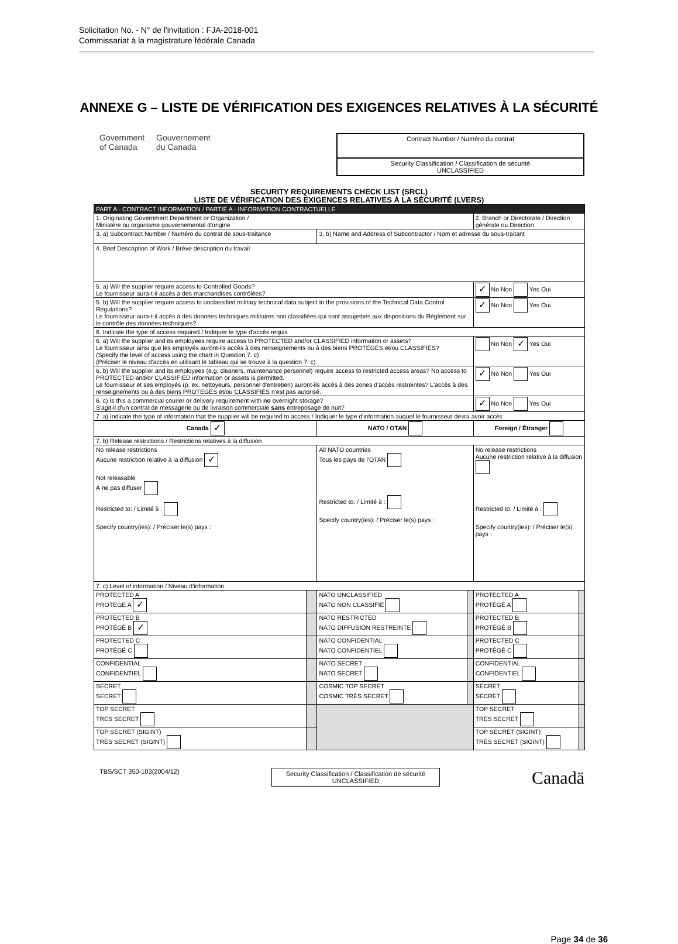Solicitation No. - N° de l'invitation : FJA-2018-001
Commissariat à la magistrature fédérale Canada
ANNEXE G – LISTE DE VÉRIFICATION DES EXIGENCES RELATIVES À LA SÉCURITÉ
Government
of Canada Gouvernement
du Canada
Contract Number / Numéro du contrat
Security Classification / Classification de sécurité
UNCLASSIFIED
SECURITY REQUIREMENTS CHECK LIST (SRCL)
LISTE DE VÉRIFICATION DES EXIGENCES RELATIVES À LA SÉCURITÉ (LVERS)
| PART A - CONTRACT INFORMATION / PARTIE A - INFORMATION CONTRACTUELLE | | | | | |
| 1. Originating Government Department or Organization / Ministère ou organisme gouvernemental d'origine | | | | 2. Branch or Directorate / Direction générale ou Direction | |
| 3. a) Subcontract Number / Numéro du contrat de sous-traitance | | 3. b) Name and Address of Subcontractor / Nom et adresse du sous-traitant | | | |
| 4. Brief Description of Work / Brève description du travail | | | | | |
| 5. a) Will the supplier require access to Controlled Goods? Le fournisseur aura-t-il accès à des marchandises contrôlées? | | | | ✓ No Non Yes Oui | |
| 5. b) Will the supplier require access to unclassified military technical data subject to the provisions of the Technical Data Control Regulations? Le fournisseur aura-t-il accès à des données techniques militaires non classifiées qui sont assujetties aux dispositions du Règlement sur le contrôle des données techniques? | | | | ✓ No Non Yes Oui | |
| 6. Indicate the type of access required / Indiquer le type d'accès requis | | | | | |
| 6. a) Will the supplier and its employees require access to PROTECTED and/or CLASSIFIED information or assets? Le fournisseur ainsi que les employés auront-ils accès à des renseignements ou à des biens PROTÉGÉS et/ou CLASSIFIÉS? (Specify the level of access using the chart in Question 7. c) (Préciser le niveau d'accès en utilisant le tableau qui se trouve à la question 7. c) | | | | No Non ✓ Yes Oui | |
| 6. b) Will the supplier and its employees (e.g. cleaners, maintenance personnel) require access to restricted access areas? No access to PROTECTED and/or CLASSIFIED information or assets is permitted. Le fournisseur et ses employés (p. ex. nettoyeurs, personnel d'entretien) auront-ils accès à des zones d'accès restreintes? L'accès à des renseignements ou à des biens PROTÉGÉS et/ou CLASSIFIÉS n'est pas autorisé. | | | | ✓ No Non Yes Oui | |
| 6. c) Is this a commercial courier or delivery requirement with no overnight storage? S'agit-il d'un contrat de messagerie ou de livraison commerciale sans entreposage de nuit? | | | | ✓ No Non Yes Oui | |
| 7. a) Indicate the type of information that the supplier will be required to access / Indiquer le type d'information auquel le fournisseur devra avoir accès | | | | | |
| Canada ✓ | | NATO / OTAN | | Foreign / Étranger | |
| 7. b) Release restrictions / Restrictions relatives à la diffusion | | | | | |
| No release restrictions Aucune restriction relative à la diffusion ✓ Not releasable À ne pas diffuser Restricted to: / Limité à : Specify country(ies): / Préciser le(s) pays : | | All NATO countries Tous les pays de l'OTAN Restricted to: / Limité à : Specify country(ies): / Préciser le(s) pays : | | No release restrictions Aucune restriction relative à la diffusion Restricted to: / Limité à : Specify country(ies): / Préciser le(s) pays : | |
| 7. c) Level of information / Niveau d'information | | | | | |
| PROTECTED A PROTÉGÉ A ✓ | | NATO UNCLASSIFIED NATO NON CLASSIFIÉ | | PROTECTED A PROTÉGÉ A | |
| PROTECTED B PROTÉGÉ B ✓ | | NATO RESTRICTED NATO DIFFUSION RESTREINTE | | PROTECTED B PROTÉGÉ B | |
| PROTECTED C PROTÉGÉ C | | NATO CONFIDENTIAL NATO CONFIDENTIEL | | PROTECTED C PROTÉGÉ C | |
| CONFIDENTIAL CONFIDENTIEL | | NATO SECRET NATO SECRET | | CONFIDENTIAL CONFIDENTIEL | |
| SECRET SECRET | | COSMIC TOP SECRET COSMIC TRÈS SECRET | | SECRET SECRET | |
| TOP SECRET TRÈS SECRET | | | | TOP SECRET TRÈS SECRET | |
| TOP SECRET (SIGINT) TRÈS SECRET (SIGINT) | | | | TOP SECRET (SIGINT) TRÈS SECRET (SIGINT) | |
TBS/SCT 350-103(2004/12)
Security Classification / Classification de sécurité
UNCLASSIFIED
Canadä
Page 34 de 36